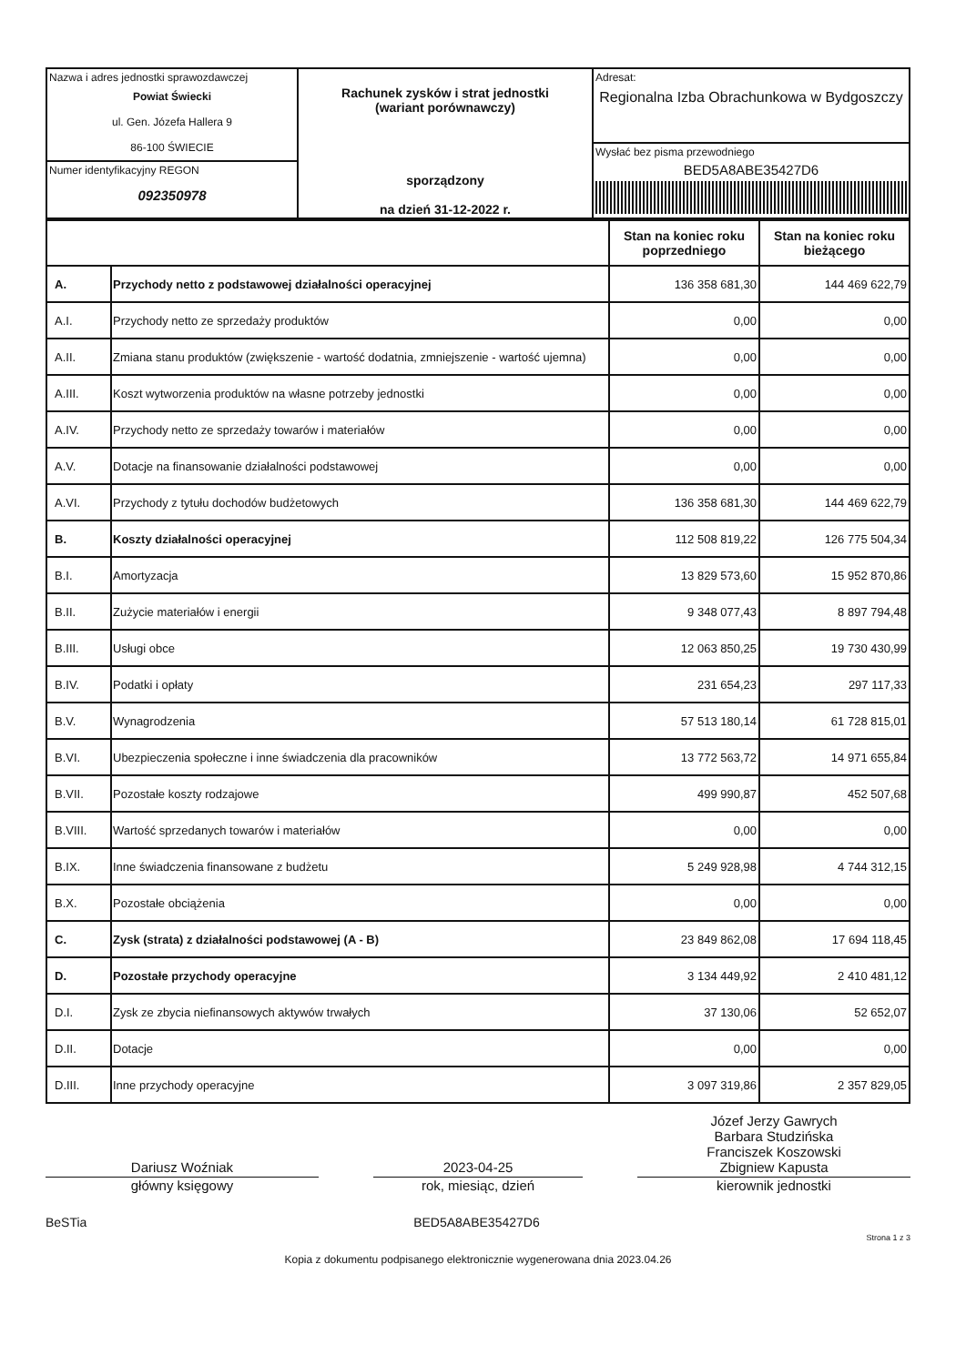| Nazwa i adres jednostki sprawozdawczej Powiat Świecki ul. Gen. Józefa Hallera 9 86-100 ŚWIECIE Numer identyfikacyjny REGON 092350978 | Rachunek zysków i strat jednostki (wariant porównawczy) sporządzony na dzień 31-12-2022 r. | Adresat: Regionalna Izba Obrachunkowa w Bydgoszczy Wysłać bez pisma przewodniego BED5A8ABE35427D6 |
| | | Stan na koniec roku poprzedniego | Stan na koniec roku bieżącego |
| --- | --- | --- | --- |
| A. | Przychody netto z podstawowej działalności operacyjnej | 136 358 681,30 | 144 469 622,79 |
| A.I. | Przychody netto ze sprzedaży produktów | 0,00 | 0,00 |
| A.II. | Zmiana stanu produktów (zwiększenie - wartość dodatnia, zmniejszenie - wartość ujemna) | 0,00 | 0,00 |
| A.III. | Koszt wytworzenia produktów na własne potrzeby jednostki | 0,00 | 0,00 |
| A.IV. | Przychody netto ze sprzedaży towarów i materiałów | 0,00 | 0,00 |
| A.V. | Dotacje na finansowanie działalności podstawowej | 0,00 | 0,00 |
| A.VI. | Przychody z tytułu dochodów budżetowych | 136 358 681,30 | 144 469 622,79 |
| B. | Koszty działalności operacyjnej | 112 508 819,22 | 126 775 504,34 |
| B.I. | Amortyzacja | 13 829 573,60 | 15 952 870,86 |
| B.II. | Zużycie materiałów i energii | 9 348 077,43 | 8 897 794,48 |
| B.III. | Usługi obce | 12 063 850,25 | 19 730 430,99 |
| B.IV. | Podatki i opłaty | 231 654,23 | 297 117,33 |
| B.V. | Wynagrodzenia | 57 513 180,14 | 61 728 815,01 |
| B.VI. | Ubezpieczenia społeczne i inne świadczenia dla pracowników | 13 772 563,72 | 14 971 655,84 |
| B.VII. | Pozostałe koszty rodzajowe | 499 990,87 | 452 507,68 |
| B.VIII. | Wartość sprzedanych towarów i materiałów | 0,00 | 0,00 |
| B.IX. | Inne świadczenia finansowane z budżetu | 5 249 928,98 | 4 744 312,15 |
| B.X. | Pozostałe obciążenia | 0,00 | 0,00 |
| C. | Zysk (strata) z działalności podstawowej (A - B) | 23 849 862,08 | 17 694 118,45 |
| D. | Pozostałe przychody operacyjne | 3 134 449,92 | 2 410 481,12 |
| D.I. | Zysk ze zbycia niefinansowych aktywów trwałych | 37 130,06 | 52 652,07 |
| D.II. | Dotacje | 0,00 | 0,00 |
| D.III. | Inne przychody operacyjne | 3 097 319,86 | 2 357 829,05 |
Dariusz Woźniak 2023-04-25 Józef Jerzy Gawrych
Barbara Studzińska
Franciszek Koszowski
Zbigniew Kapusta
główny księgowy rok, miesiąc, dzień kierownik jednostki
BeSTia BED5A8ABE35427D6 Strona 1 z 3
Kopia z dokumentu podpisanego elektronicznie wygenerowana dnia 2023.04.26